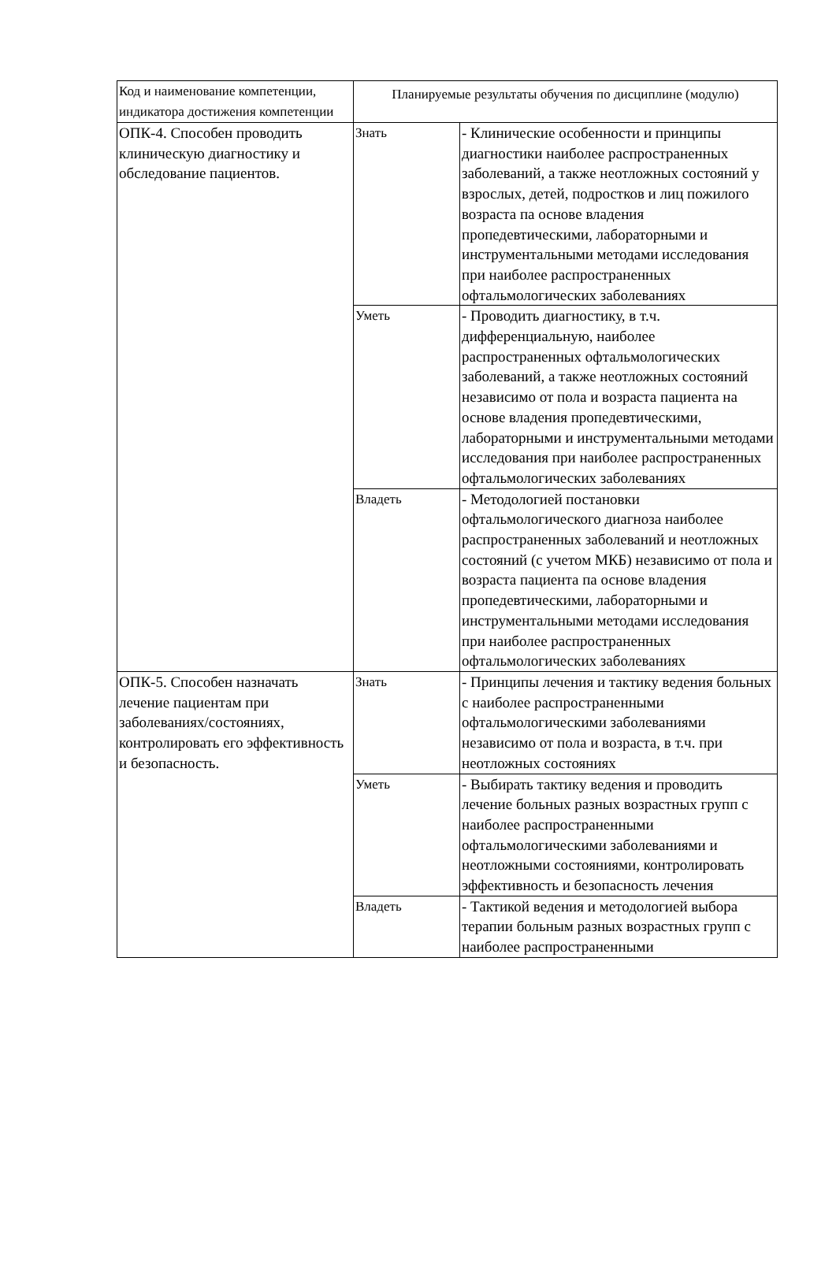| Код и наименование компетенции, индикатора достижения компетенции | Планируемые результаты обучения по дисциплине (модулю) | |
| --- | --- | --- |
| ОПК-4. Способен проводить клиническую диагностику и обследование пациентов. | Знать | - Клинические особенности и принципы диагностики наиболее распространенных заболеваний, а также неотложных состояний у взрослых, детей, подростков и лиц пожилого возраста па основе владения пропедевтическими, лабораторными и инструментальными методами исследования при наиболее распространенных офтальмологических заболеваниях |
| | Уметь | - Проводить диагностику, в т.ч. дифференциальную, наиболее распространенных офтальмологических заболеваний, а также неотложных состояний независимо от пола и возраста пациента на основе владения пропедевтическими, лабораторными и инструментальными методами исследования при наиболее распространенных офтальмологических заболеваниях |
| | Владеть | - Методологией постановки офтальмологического диагноза наиболее распространенных заболеваний и неотложных состояний (с учетом МКБ) независимо от пола и возраста пациента па основе владения пропедевтическими, лабораторными и инструментальными методами исследования при наиболее распространенных офтальмологических заболеваниях |
| ОПК-5. Способен назначать лечение пациентам при заболеваниях/состояниях, контролировать его эффективность и безопасность. | Знать | - Принципы лечения и тактику ведения больных с наиболее распространенными офтальмологическими заболеваниями независимо от пола и возраста, в т.ч. при неотложных состояниях |
| | Уметь | - Выбирать тактику ведения и проводить лечение больных разных возрастных групп с наиболее распространенными офтальмологическими заболеваниями и неотложными состояниями, контролировать эффективность и безопасность лечения |
| | Владеть | - Тактикой ведения и методологией выбора терапии больным разных возрастных групп с наиболее распространенными |